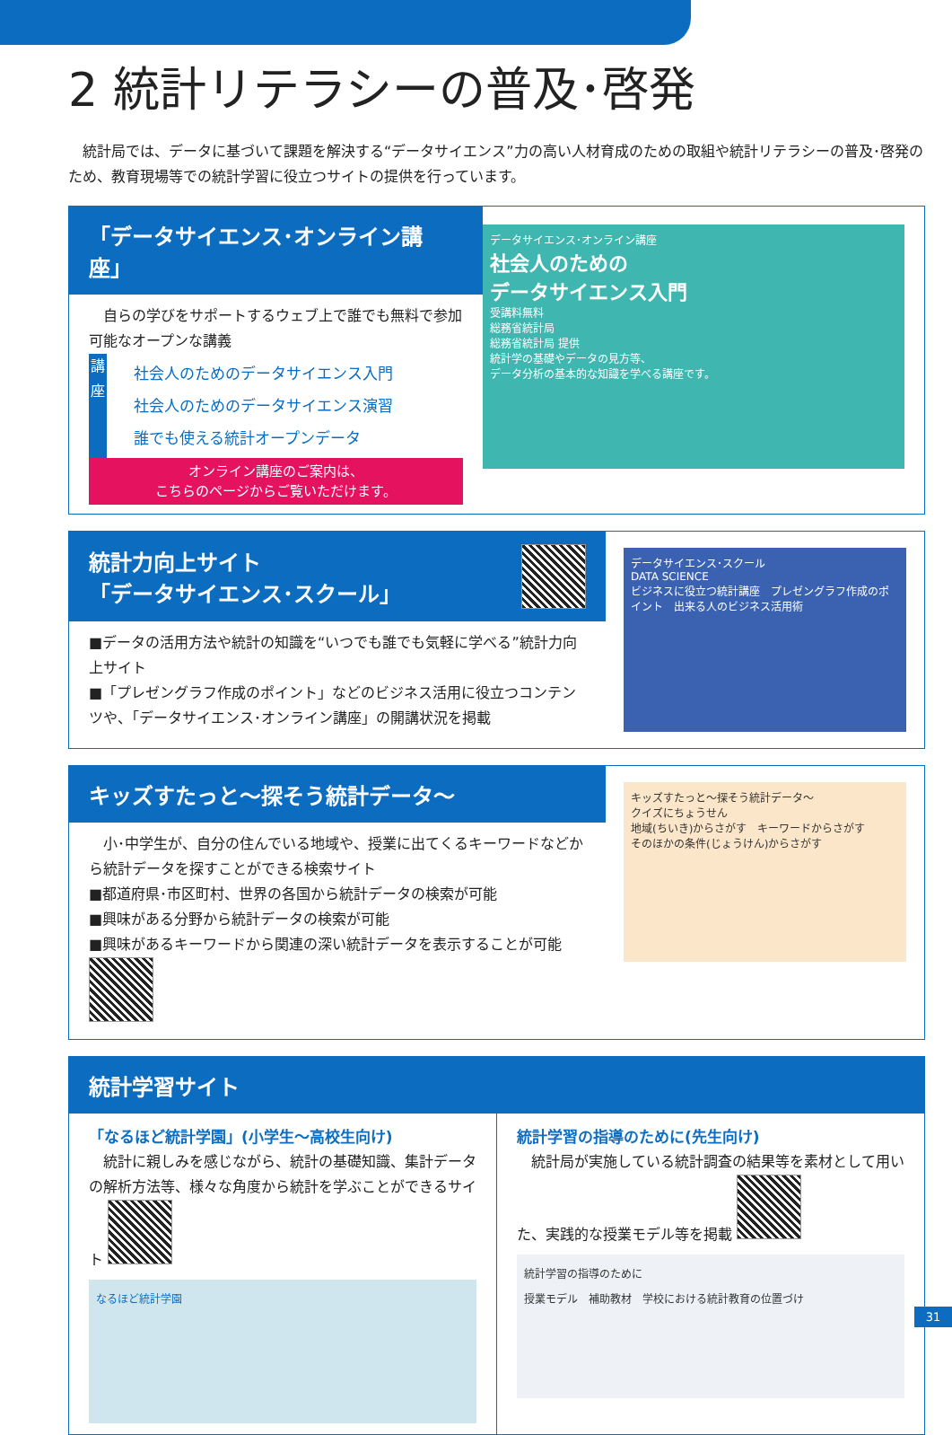2 統計リテラシーの普及･啓発
　統計局では、データに基づいて課題を解決する“データサイエンス”力の高い人材育成のための取組や統計リテラシーの普及･啓発のため、教育現場等での統計学習に役立つサイトの提供を行っています。
「データサイエンス･オンライン講座」
　自らの学びをサポートするウェブ上で誰でも無料で参加可能なオープンな講義
講座
社会人のためのデータサイエンス入門
社会人のためのデータサイエンス演習
誰でも使える統計オープンデータ
オンライン講座のご案内は、
こちらのページからご覧いただけます。
データサイエンス･オンライン講座
社会人のための
データサイエンス入門
受講料無料
総務省統計局
総務省統計局 提供
統計学の基礎やデータの見方等、
データ分析の基本的な知識を学べる講座です。
統計力向上サイト
「データサイエンス･スクール」
■データの活用方法や統計の知識を“いつでも誰でも気軽に学べる”統計力向上サイト
■「プレゼングラフ作成のポイント」などのビジネス活用に役立つコンテンツや、「データサイエンス･オンライン講座」の開講状況を掲載
データサイエンス･スクール
DATA SCIENCE
ビジネスに役立つ統計講座　プレゼングラフ作成のポイント　出来る人のビジネス活用術
キッズすたっと～探そう統計データ～
　小･中学生が、自分の住んでいる地域や、授業に出てくるキーワードなどから統計データを探すことができる検索サイト
■都道府県･市区町村、世界の各国から統計データの検索が可能
■興味がある分野から統計データの検索が可能
■興味があるキーワードから関連の深い統計データを表示することが可能
キッズすたっと～探そう統計データ～
クイズにちょうせん
地域(ちいき)からさがす　キーワードからさがす
そのほかの条件(じょうけん)からさがす
統計学習サイト
「なるほど統計学園」(小学生～高校生向け)
　統計に親しみを感じながら、統計の基礎知識、集計データの解析方法等、様々な角度から統計を学ぶことができるサイト
なるほど統計学園
統計学習の指導のために(先生向け)
　統計局が実施している統計調査の結果等を素材として用いた、実践的な授業モデル等を掲載
統計学習の指導のために
授業モデル　補助教材　学校における統計教育の位置づけ
31